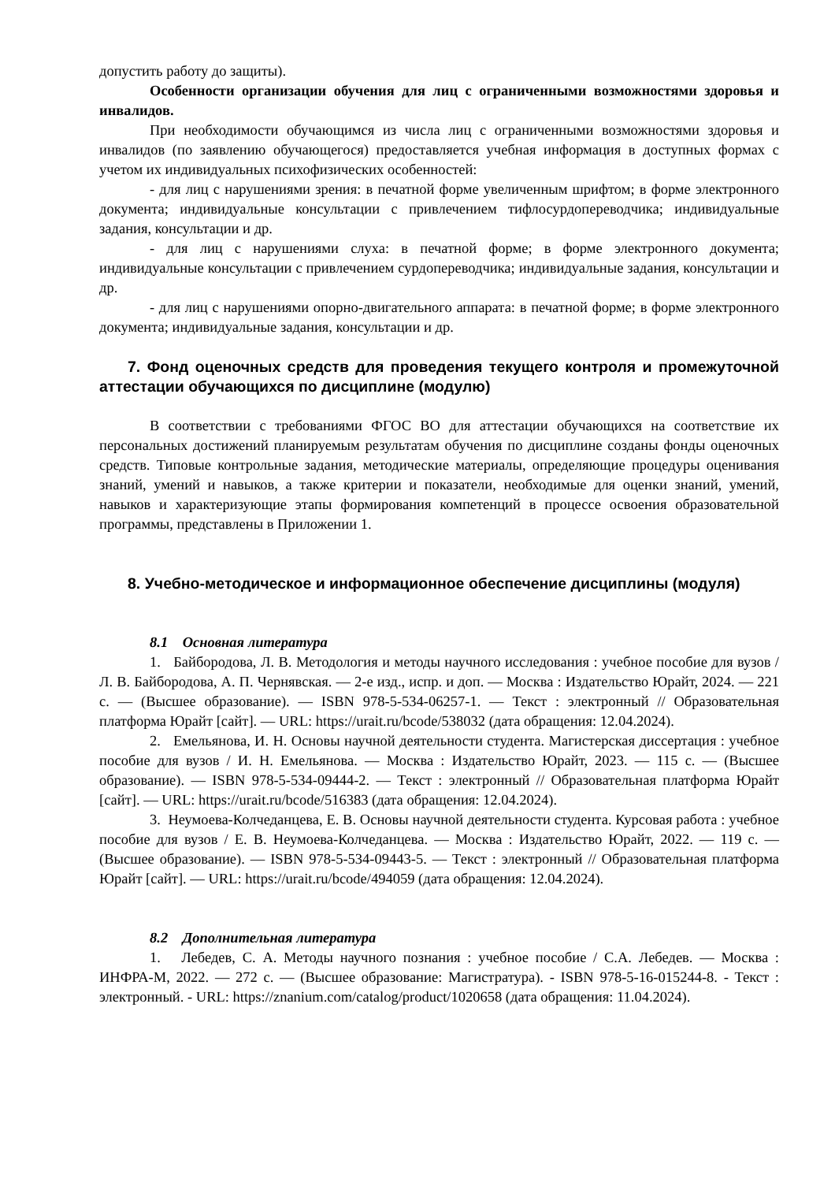допустить работу до защиты).
Особенности организации обучения для лиц с ограниченными возможностями здоровья и инвалидов.
При необходимости обучающимся из числа лиц с ограниченными возможностями здоровья и инвалидов (по заявлению обучающегося) предоставляется учебная информация в доступных формах с учетом их индивидуальных психофизических особенностей:
- для лиц с нарушениями зрения: в печатной форме увеличенным шрифтом; в форме электронного документа; индивидуальные консультации с привлечением тифлосурдопереводчика; индивидуальные задания, консультации и др.
- для лиц с нарушениями слуха: в печатной форме; в форме электронного документа; индивидуальные консультации с привлечением сурдопереводчика; индивидуальные задания, консультации и др.
- для лиц с нарушениями опорно-двигательного аппарата: в печатной форме; в форме электронного документа; индивидуальные задания, консультации и др.
7. Фонд оценочных средств для проведения текущего контроля и промежуточной аттестации обучающихся по дисциплине (модулю)
В соответствии с требованиями ФГОС ВО для аттестации обучающихся на соответствие их персональных достижений планируемым результатам обучения по дисциплине созданы фонды оценочных средств. Типовые контрольные задания, методические материалы, определяющие процедуры оценивания знаний, умений и навыков, а также критерии и показатели, необходимые для оценки знаний, умений, навыков и характеризующие этапы формирования компетенций в процессе освоения образовательной программы, представлены в Приложении 1.
8. Учебно-методическое и информационное обеспечение дисциплины (модуля)
8.1 Основная литература
1. Байбородова, Л. В. Методология и методы научного исследования : учебное пособие для вузов / Л. В. Байбородова, А. П. Чернявская. — 2-е изд., испр. и доп. — Москва : Издательство Юрайт, 2024. — 221 с. — (Высшее образование). — ISBN 978-5-534-06257-1. — Текст : электронный // Образовательная платформа Юрайт [сайт]. — URL: https://urait.ru/bcode/538032 (дата обращения: 12.04.2024).
2. Емельянова, И. Н. Основы научной деятельности студента. Магистерская диссертация : учебное пособие для вузов / И. Н. Емельянова. — Москва : Издательство Юрайт, 2023. — 115 с. — (Высшее образование). — ISBN 978-5-534-09444-2. — Текст : электронный // Образовательная платформа Юрайт [сайт]. — URL: https://urait.ru/bcode/516383 (дата обращения: 12.04.2024).
3. Неумоева-Колчеданцева, Е. В. Основы научной деятельности студента. Курсовая работа : учебное пособие для вузов / Е. В. Неумоева-Колчеданцева. — Москва : Издательство Юрайт, 2022. — 119 с. — (Высшее образование). — ISBN 978-5-534-09443-5. — Текст : электронный // Образовательная платформа Юрайт [сайт]. — URL: https://urait.ru/bcode/494059 (дата обращения: 12.04.2024).
8.2 Дополнительная литература
1. Лебедев, С. А. Методы научного познания : учебное пособие / С.А. Лебедев. — Москва : ИНФРА-М, 2022. — 272 с. — (Высшее образование: Магистратура). - ISBN 978-5-16-015244-8. - Текст : электронный. - URL: https://znanium.com/catalog/product/1020658 (дата обращения: 11.04.2024).